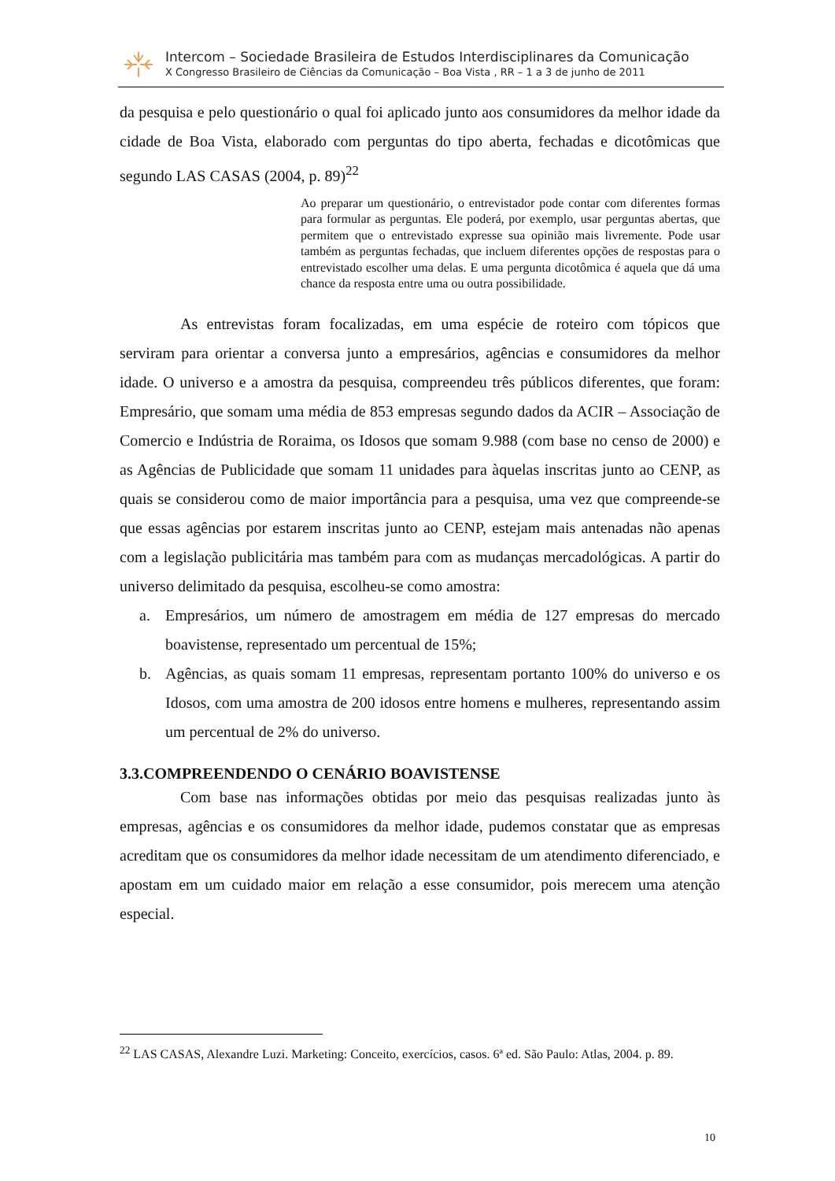Intercom – Sociedade Brasileira de Estudos Interdisciplinares da Comunicação
X Congresso Brasileiro de Ciências da Comunicação – Boa Vista , RR – 1 a 3 de junho de 2011
da pesquisa e pelo questionário o qual foi aplicado junto aos consumidores da melhor idade da cidade de Boa Vista, elaborado com perguntas do tipo aberta, fechadas e dicotômicas que segundo LAS CASAS (2004, p. 89)<sup>22</sup>
Ao preparar um questionário, o entrevistador pode contar com diferentes formas para formular as perguntas. Ele poderá, por exemplo, usar perguntas abertas, que permitem que o entrevistado expresse sua opinião mais livremente. Pode usar também as perguntas fechadas, que incluem diferentes opções de respostas para o entrevistado escolher uma delas. E uma pergunta dicotômica é aquela que dá uma chance da resposta entre uma ou outra possibilidade.
As entrevistas foram focalizadas, em uma espécie de roteiro com tópicos que serviram para orientar a conversa junto a empresários, agências e consumidores da melhor idade. O universo e a amostra da pesquisa, compreendeu três públicos diferentes, que foram: Empresário, que somam uma média de 853 empresas segundo dados da ACIR – Associação de Comercio e Indústria de Roraima, os Idosos que somam 9.988 (com base no censo de 2000) e as Agências de Publicidade que somam 11 unidades para àquelas inscritas junto ao CENP, as quais se considerou como de maior importância para a pesquisa, uma vez que compreende-se que essas agências por estarem inscritas junto ao CENP, estejam mais antenadas não apenas com a legislação publicitária mas também para com as mudanças mercadológicas. A partir do universo delimitado da pesquisa, escolheu-se como amostra:
a. Empresários, um número de amostragem em média de 127 empresas do mercado boavistense, representado um percentual de 15%;
b. Agências, as quais somam 11 empresas, representam portanto 100% do universo e os Idosos, com uma amostra de 200 idosos entre homens e mulheres, representando assim um percentual de 2% do universo.
3.3.COMPREENDENDO O CENÁRIO BOAVISTENSE
Com base nas informações obtidas por meio das pesquisas realizadas junto às empresas, agências e os consumidores da melhor idade, pudemos constatar que as empresas acreditam que os consumidores da melhor idade necessitam de um atendimento diferenciado, e apostam em um cuidado maior em relação a esse consumidor, pois merecem uma atenção especial.
<sup>22</sup> LAS CASAS, Alexandre Luzi. Marketing: Conceito, exercícios, casos. 6ª ed. São Paulo: Atlas, 2004. p. 89.
10